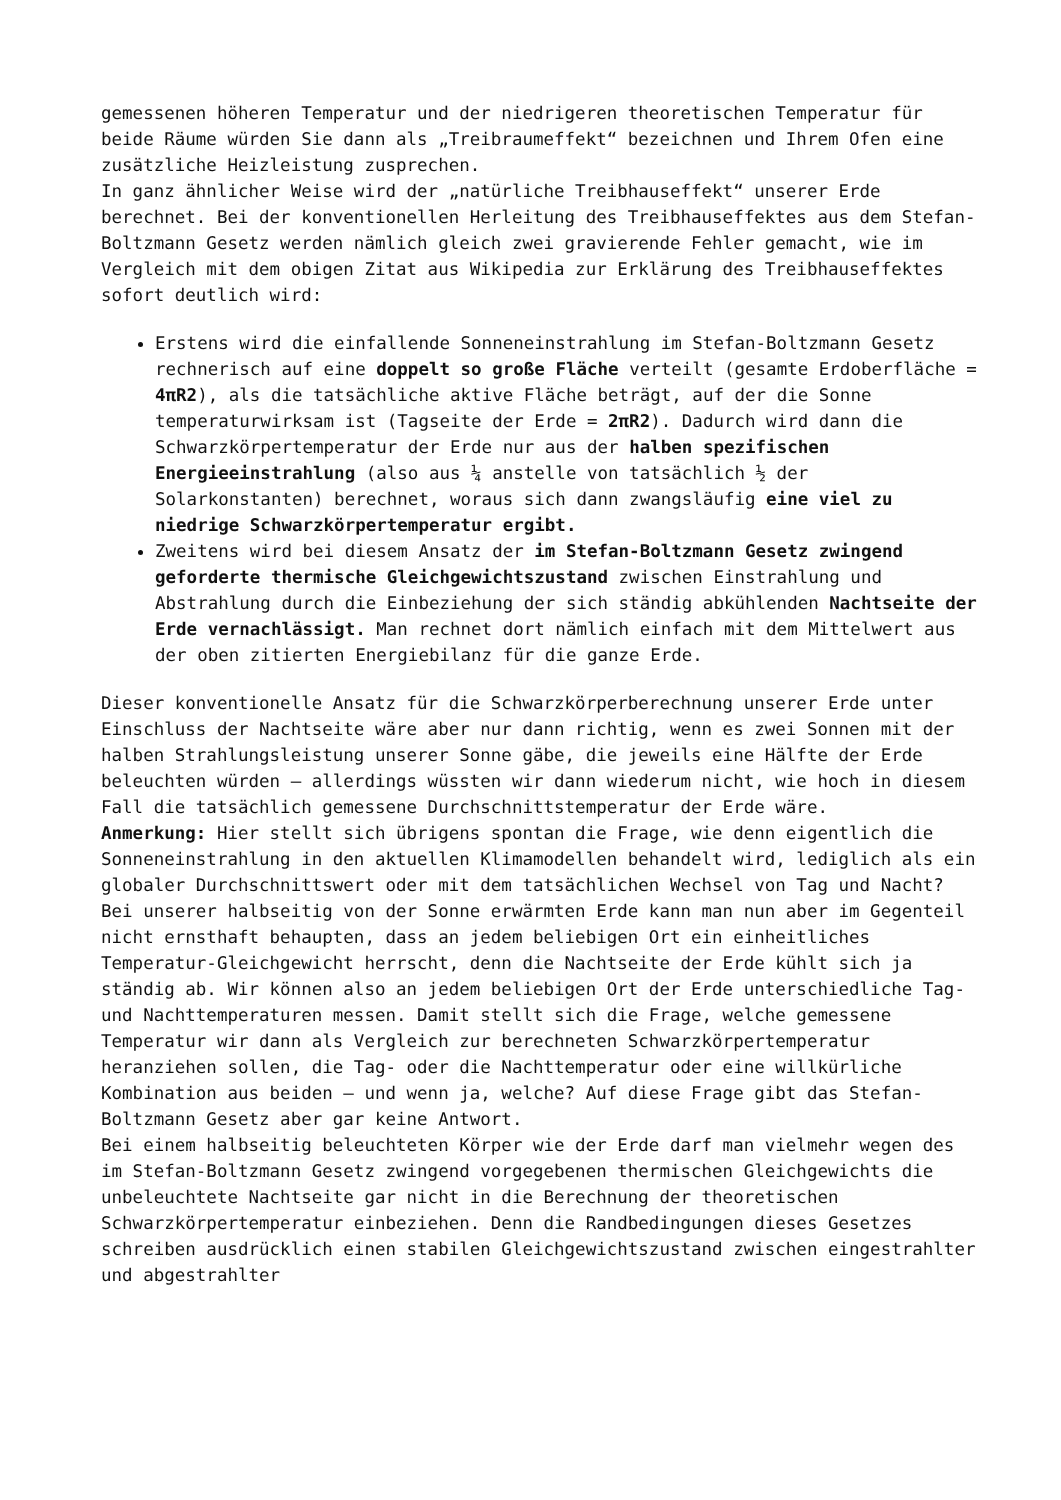gemessenen höheren Temperatur und der niedrigeren theoretischen Temperatur für beide Räume würden Sie dann als „Treibraumeffekt“ bezeichnen und Ihrem Ofen eine zusätzliche Heizleistung zusprechen.
In ganz ähnlicher Weise wird der „natürliche Treibhauseffekt“ unserer Erde berechnet. Bei der konventionellen Herleitung des Treibhauseffektes aus dem Stefan-Boltzmann Gesetz werden nämlich gleich zwei gravierende Fehler gemacht, wie im Vergleich mit dem obigen Zitat aus Wikipedia zur Erklärung des Treibhauseffektes sofort deutlich wird:
Erstens wird die einfallende Sonneneinstrahlung im Stefan-Boltzmann Gesetz rechnerisch auf eine doppelt so große Fläche verteilt (gesamte Erdoberfläche = 4πR2), als die tatsächliche aktive Fläche beträgt, auf der die Sonne temperaturwirksam ist (Tagseite der Erde = 2πR2). Dadurch wird dann die Schwarzkörpertemperatur der Erde nur aus der halben spezifischen Energieeinstrahlung (also aus ¼ anstelle von tatsächlich ½ der Solarkonstanten) berechnet, woraus sich dann zwangsläufig eine viel zu niedrige Schwarzkörpertemperatur ergibt.
Zweitens wird bei diesem Ansatz der im Stefan-Boltzmann Gesetz zwingend geforderte thermische Gleichgewichtszustand zwischen Einstrahlung und Abstrahlung durch die Einbeziehung der sich ständig abkühlenden Nachtseite der Erde vernachlässigt. Man rechnet dort nämlich einfach mit dem Mittelwert aus der oben zitierten Energiebilanz für die ganze Erde.
Dieser konventionelle Ansatz für die Schwarzkörperberechnung unserer Erde unter Einschluss der Nachtseite wäre aber nur dann richtig, wenn es zwei Sonnen mit der halben Strahlungsleistung unserer Sonne gäbe, die jeweils eine Hälfte der Erde beleuchten würden – allerdings wüssten wir dann wiederum nicht, wie hoch in diesem Fall die tatsächlich gemessene Durchschnittstemperatur der Erde wäre.
Anmerkung: Hier stellt sich übrigens spontan die Frage, wie denn eigentlich die Sonneneinstrahlung in den aktuellen Klimamodellen behandelt wird, lediglich als ein globaler Durchschnittswert oder mit dem tatsächlichen Wechsel von Tag und Nacht?
Bei unserer halbseitig von der Sonne erwärmten Erde kann man nun aber im Gegenteil nicht ernsthaft behaupten, dass an jedem beliebigen Ort ein einheitliches Temperatur-Gleichgewicht herrscht, denn die Nachtseite der Erde kühlt sich ja ständig ab. Wir können also an jedem beliebigen Ort der Erde unterschiedliche Tag- und Nachttemperaturen messen. Damit stellt sich die Frage, welche gemessene Temperatur wir dann als Vergleich zur berechneten Schwarzkörpertemperatur heranziehen sollen, die Tag- oder die Nachttemperatur oder eine willkürliche Kombination aus beiden – und wenn ja, welche? Auf diese Frage gibt das Stefan-Boltzmann Gesetz aber gar keine Antwort.
Bei einem halbseitig beleuchteten Körper wie der Erde darf man vielmehr wegen des im Stefan-Boltzmann Gesetz zwingend vorgegebenen thermischen Gleichgewichts die unbeleuchtete Nachtseite gar nicht in die Berechnung der theoretischen Schwarzkörpertemperatur einbeziehen. Denn die Randbedingungen dieses Gesetzes schreiben ausdrücklich einen stabilen Gleichgewichtszustand zwischen eingestrahlter und abgestrahlter